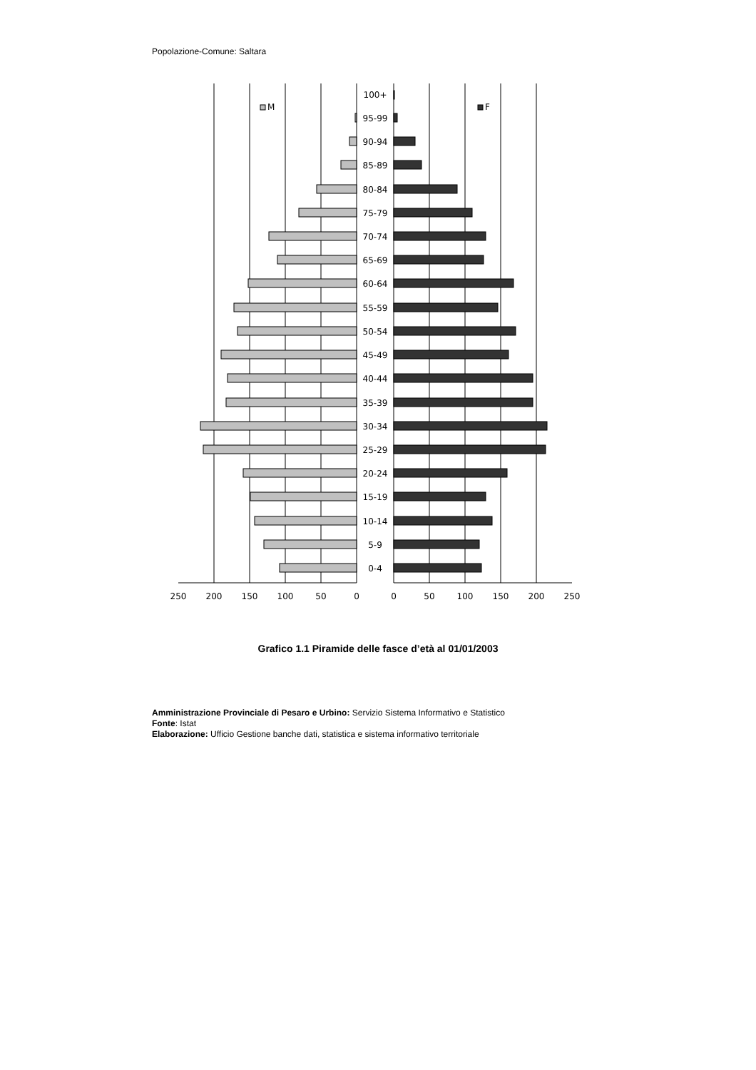Popolazione-Comune: Saltara
M
F
100+
95-99
90-94
85-89
80-84
75-79
70-74
65-69
60-64
55-59
50-54
45-49
40-44
35-39
30-34
25-29
20-24
15-19
10-14
5-9
0-4
250
200
150
100
50
0
0
50
100
150
200
250
Grafico 1.1 Piramide delle fasce d’età al 01/01/2003
Amministrazione Provinciale di Pesaro e Urbino: Servizio Sistema Informativo e Statistico
Fonte: Istat
Elaborazione: Ufficio Gestione banche dati, statistica e sistema informativo territoriale